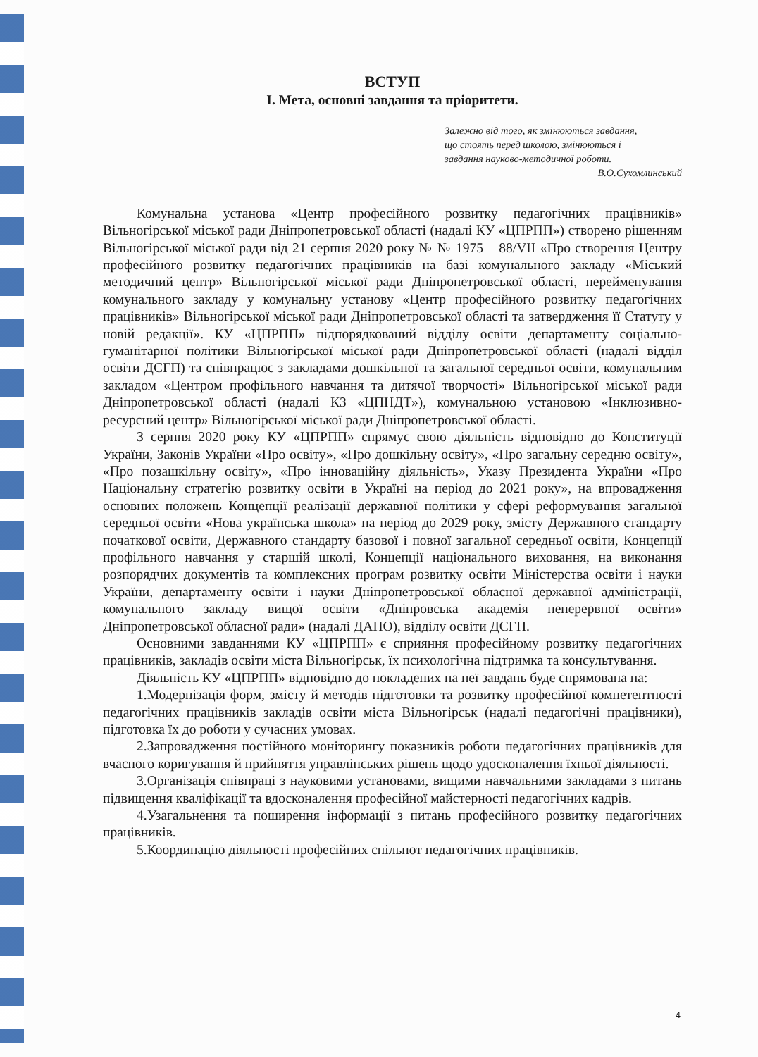ВСТУП
I. Мета, основні завдання та пріоритети.
Залежно від того, як змінюються завдання,
що стоять перед школою, змінюються і
завдання науково-методичної роботи.
В.О.Сухомлинський
Комунальна установа «Центр професійного розвитку педагогічних працівників» Вільногірської міської ради Дніпропетровської області (надалі КУ «ЦПРПП») створено рішенням Вільногірської міської ради від 21 серпня 2020 року № № 1975 – 88/VII «Про створення Центру професійного розвитку педагогічних працівників на базі комунального закладу «Міський методичний центр» Вільногірської міської ради Дніпропетровської області, перейменування комунального закладу у комунальну установу «Центр професійного розвитку педагогічних працівників» Вільногірської міської ради Дніпропетровської області та затвердження її Статуту у новій редакції». КУ «ЦПРПП» підпорядкований відділу освіти департаменту соціально-гуманітарної політики Вільногірської міської ради Дніпропетровської області (надалі відділ освіти ДСГП) та співпрацює з закладами дошкільної та загальної середньої освіти, комунальним закладом «Центром профільного навчання та дитячої творчості» Вільногірської міської ради Дніпропетровської області (надалі КЗ «ЦПНДТ»), комунальною установою «Інклюзивно-ресурсний центр» Вільногірської міської ради Дніпропетровської області.
З серпня 2020 року КУ «ЦПРПП» спрямує свою діяльність відповідно до Конституції України, Законів України «Про освіту», «Про дошкільну освіту», «Про загальну середню освіту», «Про позашкільну освіту», «Про інноваційну діяльність», Указу Президента України «Про Національну стратегію розвитку освіти в Україні на період до 2021 року», на впровадження основних положень Концепції реалізації державної політики у сфері реформування загальної середньої освіти «Нова українська школа» на період до 2029 року, змісту Державного стандарту початкової освіти, Державного стандарту базової і повної загальної середньої освіти, Концепції профільного навчання у старшій школі, Концепції національного виховання, на виконання розпорядчих документів та комплексних програм розвитку освіти Міністерства освіти і науки України, департаменту освіти і науки Дніпропетровської обласної державної адміністрації, комунального закладу вищої освіти «Дніпровська академія неперервної освіти» Дніпропетровської обласної ради» (надалі ДАНО), відділу освіти ДСГП.
Основними завданнями КУ «ЦПРПП» є сприяння професійному розвитку педагогічних працівників, закладів освіти міста Вільногірськ, їх психологічна підтримка та консультування.
Діяльність КУ «ЦПРПП» відповідно до покладених на неї завдань буде спрямована на:
1.Модернізація форм, змісту й методів підготовки та розвитку професійної компетентності педагогічних працівників закладів освіти міста Вільногірськ (надалі педагогічні працівники), підготовка їх до роботи у сучасних умовах.
2.Запровадження постійного моніторингу показників роботи педагогічних працівників для вчасного коригування й прийняття управлінських рішень щодо удосконалення їхньої діяльності.
3.Організація співпраці з науковими установами, вищими навчальними закладами з питань підвищення кваліфікації та вдосконалення професійної майстерності педагогічних кадрів.
4.Узагальнення та поширення інформації з питань професійного розвитку педагогічних працівників.
5.Координацію діяльності професійних спільнот педагогічних працівників.
4